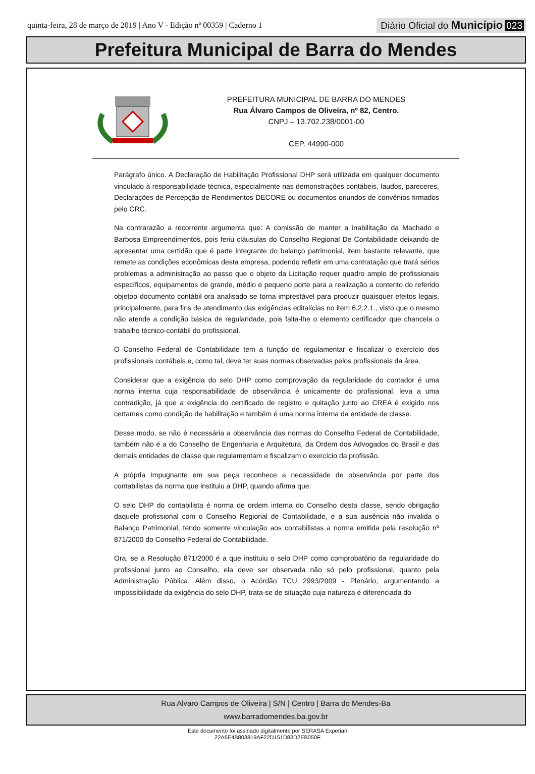quinta-feira, 28 de março de 2019 | Ano V - Edição nº 00359 | Caderno 1
Diário Oficial do Município 023
Prefeitura Municipal de Barra do Mendes
PREFEITURA MUNICIPAL DE BARRA DO MENDES
Rua Álvaro Campos de Oliveira, nº 82, Centro.
CNPJ – 13.702.238/0001-00
CEP. 44990-000
Parágrafo único. A Declaração de Habilitação Profissional DHP será utilizada em qualquer documento vinculado à responsabilidade técnica, especialmente nas demonstrações contábeis, laudos, pareceres, Declarações de Percepção de Rendimentos DECORE ou documentos oriundos de convênios firmados pelo CRC.
Na contrarazão a recorrente argumenta que: A comissão de manter a inabilitação da Machado e Barbosa Empreendimentos, pois feriu cláusulas do Conselho Regional De Contabilidade deixando de apresentar uma certidão que é parte integrante do balanço patrimonial, item bastante relevante, que remete as condições econômicas desta empresa, podendo refletir em uma contratação que trará sérios problemas a administração ao passo que o objeto da Licitação requer quadro amplo de profissionais específicos, equipamentos de grande, médio e pequeno porte para a realização a contento do referido objetoo documento contábil ora analisado se torna imprestável para produzir quaisquer efeitos legais, principalmente, para fins de atendimento das exigências editalícias no item 6.2.2.1., visto que o mesmo não atende a condição básica de regularidade, pois falta-lhe o elemento certificador que chancela o trabalho técnico-contábil do profissional.
O Conselho Federal de Contabilidade tem a função de regulamentar e fiscalizar o exercício dos profissionais contábeis e, como tal, deve ter suas normas observadas pelos profissionais da área.
Considerar que a exigência do selo DHP como comprovação da regularidade do contador é uma norma interna cuja responsabilidade de observância é unicamente do profissional, leva a uma contradição, já que a exigência do certificado de registro e quitação junto ao CREA é exigido nos certames como condição de habilitação e também é uma norma interna da entidade de classe.
Desse modo, se não é necessária a observância das normas do Conselho Federal de Contabilidade, também não é a do Conselho de Engenharia e Arquitetura, da Ordem dos Advogados do Brasil e das demais entidades de classe que regulamentam e fiscalizam o exercício da profissão.
A própria Impugnante em sua peça reconhece a necessidade de observância por parte dos contabilistas da norma que instituiu a DHP, quando afirma que:
O selo DHP do contabilista é norma de ordem interna do Conselho desta classe, sendo obrigação daquele profissional com o Conselho Regional de Contabilidade, e a sua ausência não invalida o Balanço Patrimonial, tendo somente vinculação aos contabilistas a norma emitida pela resolução nº 871/2000 do Conselho Federal de Contabilidade.
Ora, se a Resolução 871/2000 é a que instituiu o selo DHP como comprobatório da regularidade do profissional junto ao Conselho, ela deve ser observada não só pelo profissional, quanto pela Administração Pública. Além disso, o Acórdão TCU 2993/2009 - Plenário, argumentando a impossibilidade da exigência do selo DHP, trata-se de situação cuja natureza é diferenciada do
Rua Alvaro Campos de Oliveira | S/N | Centro | Barra do Mendes-Ba
www.barradomendes.ba.gov.br
Este documento foi assinado digitalmente por SERASA Experian
22A6E4B803819AF22D151D83D2EB050F